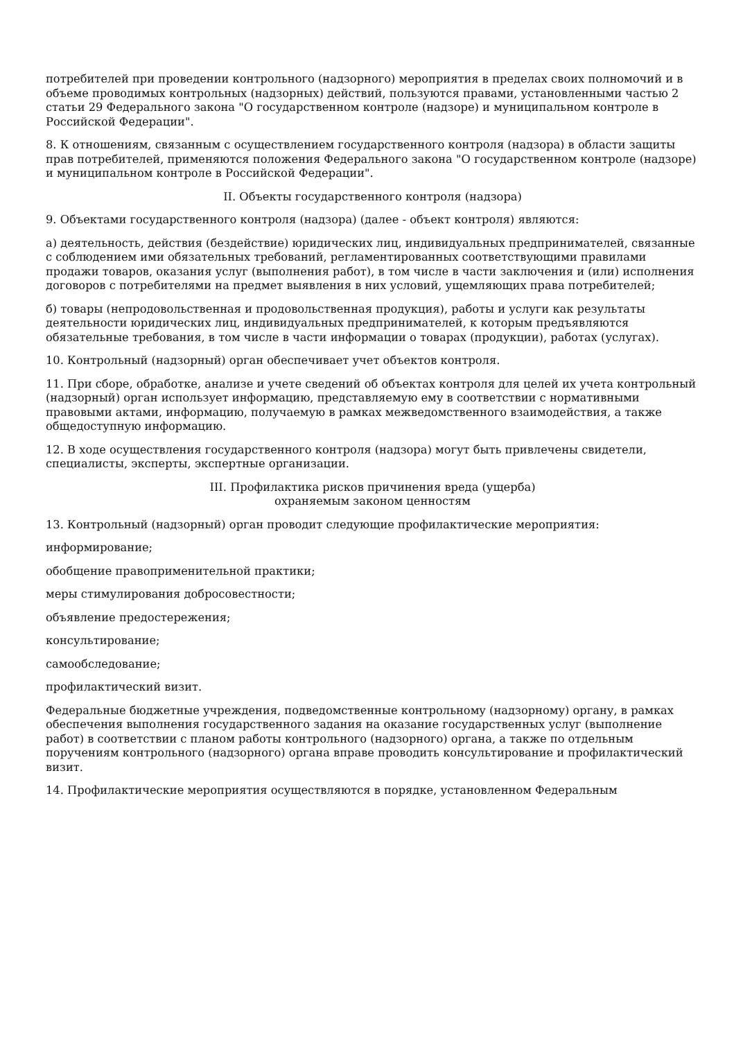потребителей при проведении контрольного (надзорного) мероприятия в пределах своих полномочий и в объеме проводимых контрольных (надзорных) действий, пользуются правами, установленными частью 2 статьи 29 Федерального закона "О государственном контроле (надзоре) и муниципальном контроле в Российской Федерации".
8. К отношениям, связанным с осуществлением государственного контроля (надзора) в области защиты прав потребителей, применяются положения Федерального закона "О государственном контроле (надзоре) и муниципальном контроле в Российской Федерации".
II. Объекты государственного контроля (надзора)
9. Объектами государственного контроля (надзора) (далее - объект контроля) являются:
а) деятельность, действия (бездействие) юридических лиц, индивидуальных предпринимателей, связанные с соблюдением ими обязательных требований, регламентированных соответствующими правилами продажи товаров, оказания услуг (выполнения работ), в том числе в части заключения и (или) исполнения договоров с потребителями на предмет выявления в них условий, ущемляющих права потребителей;
б) товары (непродовольственная и продовольственная продукция), работы и услуги как результаты деятельности юридических лиц, индивидуальных предпринимателей, к которым предъявляются обязательные требования, в том числе в части информации о товарах (продукции), работах (услугах).
10. Контрольный (надзорный) орган обеспечивает учет объектов контроля.
11. При сборе, обработке, анализе и учете сведений об объектах контроля для целей их учета контрольный (надзорный) орган использует информацию, представляемую ему в соответствии с нормативными правовыми актами, информацию, получаемую в рамках межведомственного взаимодействия, а также общедоступную информацию.
12. В ходе осуществления государственного контроля (надзора) могут быть привлечены свидетели, специалисты, эксперты, экспертные организации.
III. Профилактика рисков причинения вреда (ущерба)
охраняемым законом ценностям
13. Контрольный (надзорный) орган проводит следующие профилактические мероприятия:
информирование;
обобщение правоприменительной практики;
меры стимулирования добросовестности;
объявление предостережения;
консультирование;
самообследование;
профилактический визит.
Федеральные бюджетные учреждения, подведомственные контрольному (надзорному) органу, в рамках обеспечения выполнения государственного задания на оказание государственных услуг (выполнение работ) в соответствии с планом работы контрольного (надзорного) органа, а также по отдельным поручениям контрольного (надзорного) органа вправе проводить консультирование и профилактический визит.
14. Профилактические мероприятия осуществляются в порядке, установленном Федеральным